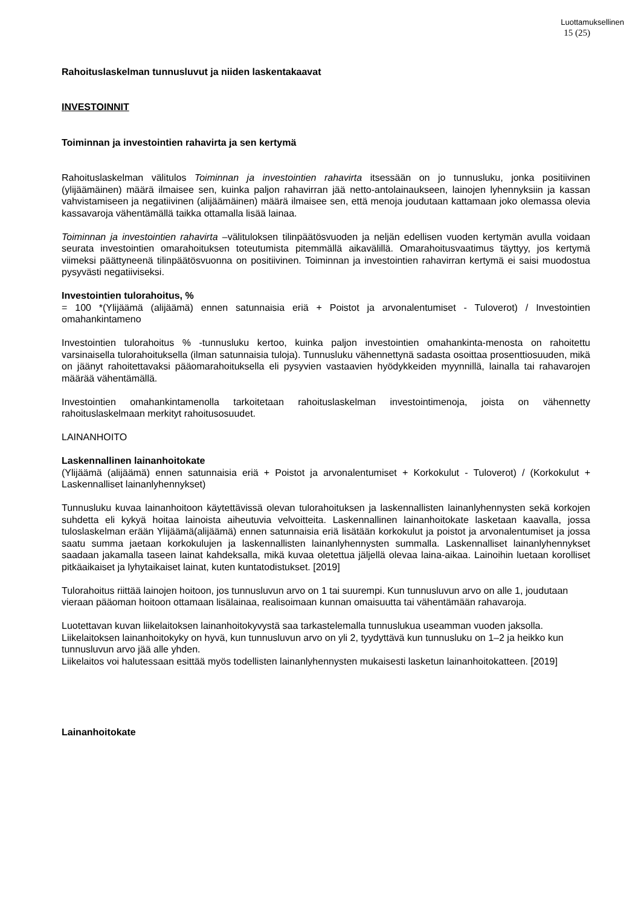Luottamuksellinen
15 (25)
Rahoituslaskelman tunnusluvut ja niiden laskentakaavat
INVESTOINNIT
Toiminnan ja investointien rahavirta ja sen kertymä
Rahoituslaskelman välitulos Toiminnan ja investointien rahavirta itsessään on jo tunnusluku, jonka positiivinen (ylijäämäinen) määrä ilmaisee sen, kuinka paljon rahavirran jää netto-antolainaukseen, lainojen lyhennyksiin ja kassan vahvistamiseen ja negatiivinen (alijäämäinen) määrä ilmaisee sen, että menoja joudutaan kattamaan joko olemassa olevia kassavaroja vähentämällä taikka ottamalla lisää lainaa.
Toiminnan ja investointien rahavirta –välituloksen tilinpäätösvuoden ja neljän edellisen vuoden kertymän avulla voidaan seurata investointien omarahoituksen toteutumista pitemmällä aikavälillä. Omarahoitusvaatimus täyttyy, jos kertymä viimeksi päättyneenä tilinpäätösvuonna on positiivinen. Toiminnan ja investointien rahavirran kertymä ei saisi muodostua pysyvästi negatiiviseksi.
Investointien tulorahoitus, %
= 100 *(Ylijäämä (alijäämä) ennen satunnaisia eriä + Poistot ja arvonalentumiset - Tuloverot) / Investointien omahankintameno
Investointien tulorahoitus % -tunnusluku kertoo, kuinka paljon investointien omahankinta-menosta on rahoitettu varsinaisella tulorahoituksella (ilman satunnaisia tuloja). Tunnusluku vähennettynä sadasta osoittaa prosenttiosuuden, mikä on jäänyt rahoitettavaksi pääomarahoituksella eli pysyvien vastaavien hyödykkeiden myynnillä, lainalla tai rahavarojen määrää vähentämällä.
Investointien omahankintamenolla tarkoitetaan rahoituslaskelman investointimenoja, joista on vähennetty rahoituslaskelmaan merkityt rahoitusosuudet.
LAINANHOITO
Laskennallinen lainanhoitokate
(Ylijäämä (alijäämä) ennen satunnaisia eriä + Poistot ja arvonalentumiset + Korkokulut - Tuloverot) / (Korkokulut + Laskennalliset lainanlyhennykset)
Tunnusluku kuvaa lainanhoitoon käytettävissä olevan tulorahoituksen ja laskennallisten lainanlyhennysten sekä korkojen suhdetta eli kykyä hoitaa lainoista aiheutuvia velvoitteita. Laskennallinen lainanhoitokate lasketaan kaavalla, jossa tuloslaskelman erään Ylijäämä(alijäämä) ennen satunnaisia eriä lisätään korkokulut ja poistot ja arvonalentumiset ja jossa saatu summa jaetaan korkokulujen ja laskennallisten lainanlyhennysten summalla. Laskennalliset lainanlyhennykset saadaan jakamalla taseen lainat kahdeksalla, mikä kuvaa oletettua jäljellä olevaa laina-aikaa. Lainoihin luetaan korolliset pitkäaikaiset ja lyhytaikaiset lainat, kuten kuntatodistukset. [2019]
Tulorahoitus riittää lainojen hoitoon, jos tunnusluvun arvo on 1 tai suurempi. Kun tunnusluvun arvo on alle 1, joudutaan vieraan pääoman hoitoon ottamaan lisälainaa, realisoimaan kunnan omaisuutta tai vähentämään rahavaroja.
Luotettavan kuvan liikelaitoksen lainanhoitokyvystä saa tarkastelemalla tunnuslukua useamman vuoden jaksolla. Liikelaitoksen lainanhoitokyky on hyvä, kun tunnusluvun arvo on yli 2, tyydyttävä kun tunnusluku on 1–2 ja heikko kun tunnusluvun arvo jää alle yhden.
Liikelaitos voi halutessaan esittää myös todellisten lainanlyhennysten mukaisesti lasketun lainanhoitokatteen. [2019]
Lainanhoitokate